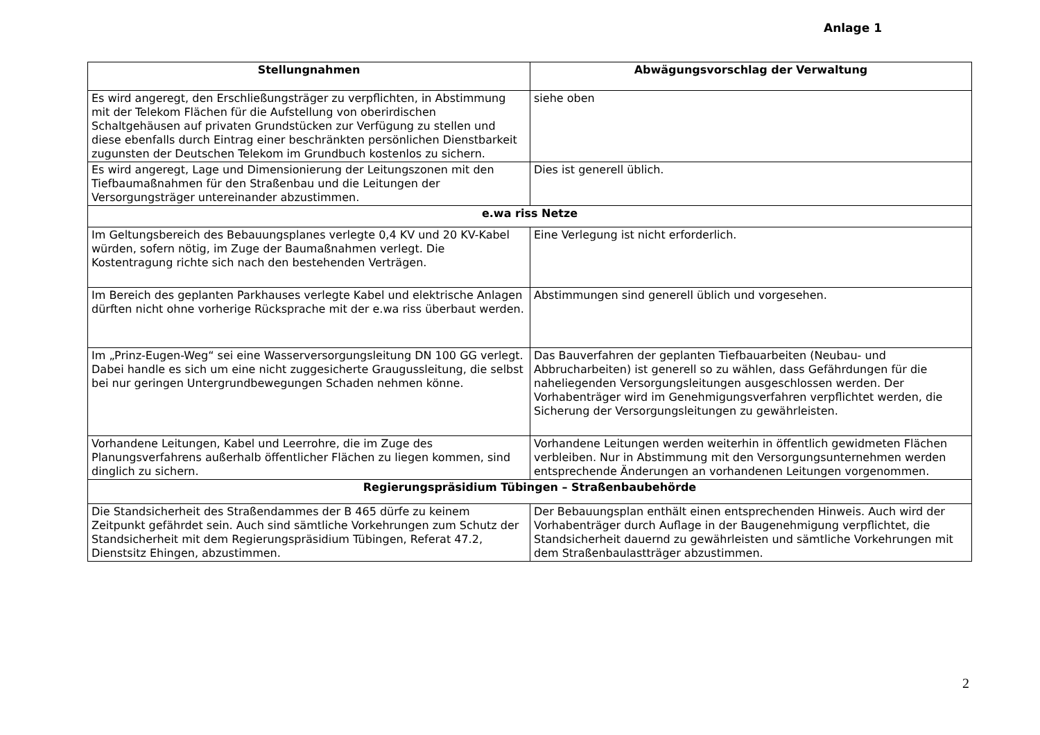Anlage 1
| Stellungnahmen | Abwägungsvorschlag der Verwaltung |
| --- | --- |
| Es wird angeregt, den Erschließungsträger zu verpflichten, in Abstimmung mit der Telekom Flächen für die Aufstellung von oberirdischen Schaltgehäusen auf privaten Grundstücken zur Verfügung zu stellen und diese ebenfalls durch Eintrag einer beschränkten persönlichen Dienstbarkeit zugunsten der Deutschen Telekom im Grundbuch kostenlos zu sichern. | siehe oben |
| Es wird angeregt, Lage und Dimensionierung der Leitungszonen mit den Tiefbaumaßnahmen für den Straßenbau und die Leitungen der Versorgungsträger untereinander abzustimmen. | Dies ist generell üblich. |
| e.wa riss Netze | |
| Im Geltungsbereich des Bebauungsplanes verlegte 0,4 KV und 20 KV-Kabel würden, sofern nötig, im Zuge der Baumaßnahmen verlegt. Die Kostentragung richte sich nach den bestehenden Verträgen. | Eine Verlegung ist nicht erforderlich. |
| Im Bereich des geplanten Parkhauses verlegte Kabel und elektrische Anlagen dürften nicht ohne vorherige Rücksprache mit der e.wa riss überbaut werden. | Abstimmungen sind generell üblich und vorgesehen. |
| Im „Prinz-Eugen-Weg“ sei eine Wasserversorgungsleitung DN 100 GG verlegt. Dabei handle es sich um eine nicht zuggesicherte Graugussleitung, die selbst bei nur geringen Untergrundbewegungen Schaden nehmen könne. | Das Bauverfahren der geplanten Tiefbauarbeiten (Neubau- und Abbrucharbeiten) ist generell so zu wählen, dass Gefährdungen für die naheliegenden Versorgungsleitungen ausgeschlossen werden. Der Vorhabenträger wird im Genehmigungsverfahren verpflichtet werden, die Sicherung der Versorgungsleitungen zu gewährleisten. |
| Vorhandene Leitungen, Kabel und Leerrohre, die im Zuge des Planungsverfahrens außerhalb öffentlicher Flächen zu liegen kommen, sind dinglich zu sichern. | Vorhandene Leitungen werden weiterhin in öffentlich gewidmeten Flächen verbleiben. Nur in Abstimmung mit den Versorgungsunternehmen werden entsprechende Änderungen an vorhandenen Leitungen vorgenommen. |
| Regierungspräsidium Tübingen – Straßenbaubehörde | |
| Die Standsicherheit des Straßendammes der B 465 dürfe zu keinem Zeitpunkt gefährdet sein. Auch sind sämtliche Vorkehrungen zum Schutz der Standsicherheit mit dem Regierungspräsidium Tübingen, Referat 47.2, Dienstsitz Ehingen, abzustimmen. | Der Bebauungsplan enthält einen entsprechenden Hinweis. Auch wird der Vorhabenträger durch Auflage in der Baugenehmigung verpflichtet, die Standsicherheit dauernd zu gewährleisten und sämtliche Vorkehrungen mit dem Straßenbaulastträger abzustimmen. |
2